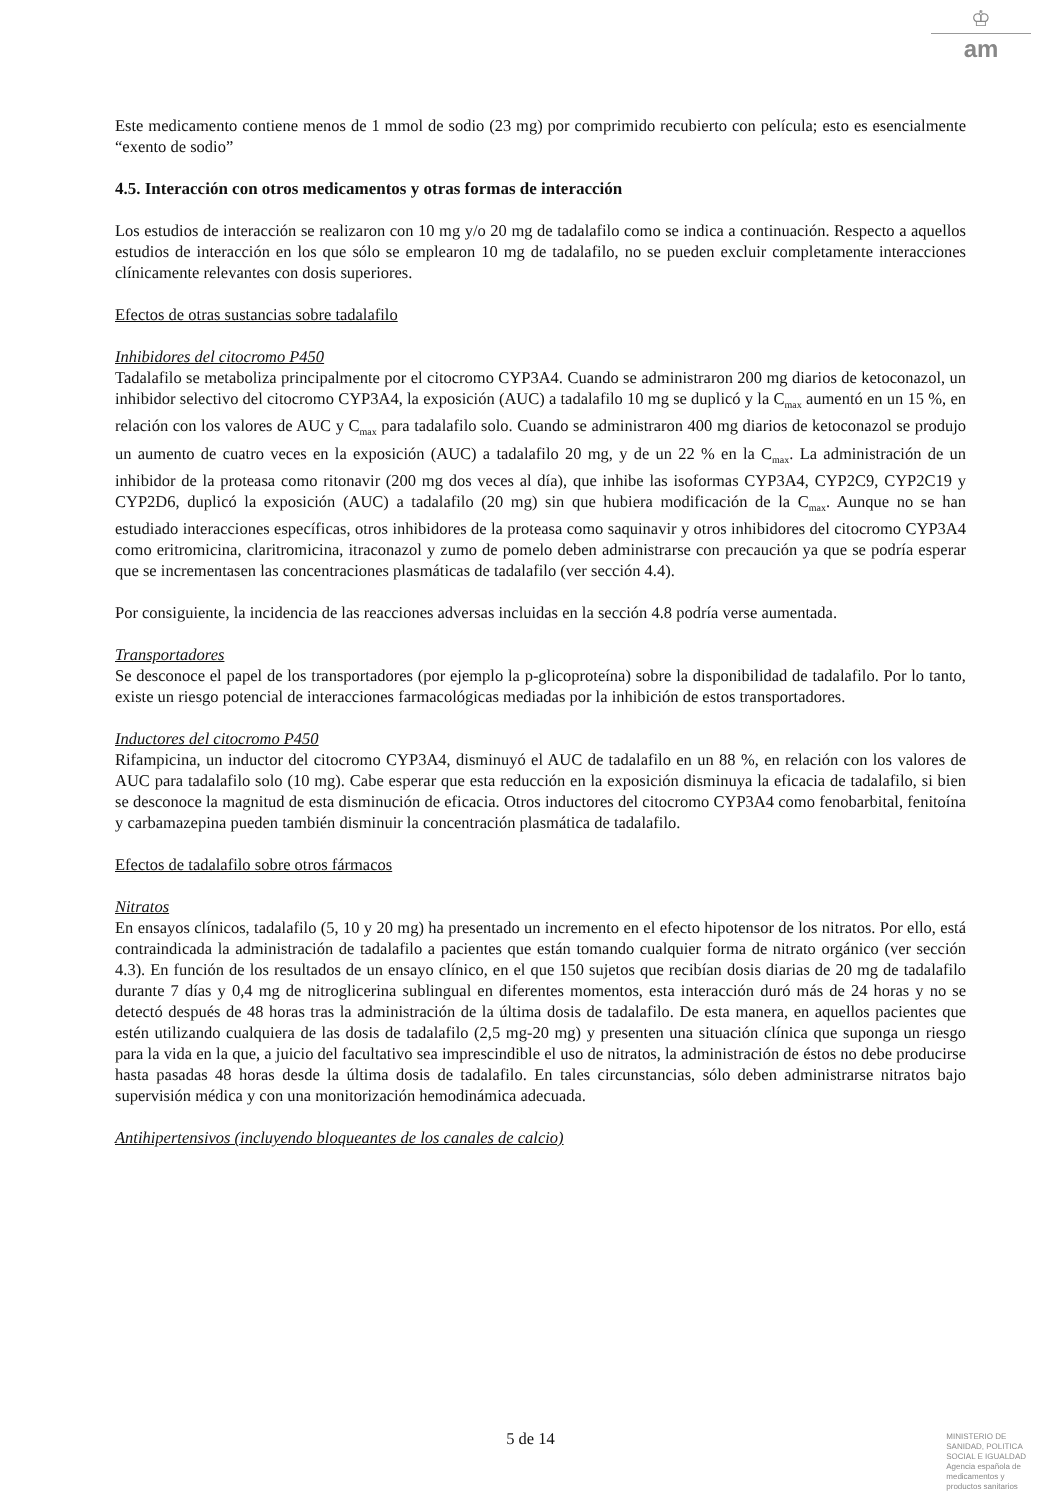♔
am
Este medicamento contiene menos de 1 mmol de sodio (23 mg) por comprimido recubierto con película; esto es esencialmente “exento de sodio”
4.5. Interacción con otros medicamentos y otras formas de interacción
Los estudios de interacción se realizaron con 10 mg y/o 20 mg de tadalafilo como se indica a continuación. Respecto a aquellos estudios de interacción en los que sólo se emplearon 10 mg de tadalafilo, no se pueden excluir completamente interacciones clínicamente relevantes con dosis superiores.
Efectos de otras sustancias sobre tadalafilo
Inhibidores del citocromo P450
Tadalafilo se metaboliza principalmente por el citocromo CYP3A4. Cuando se administraron 200 mg diarios de ketoconazol, un inhibidor selectivo del citocromo CYP3A4, la exposición (AUC) a tadalafilo 10 mg se duplicó y la C<sub>max</sub> aumentó en un 15 %, en relación con los valores de AUC y C<sub>max</sub> para tadalafilo solo. Cuando se administraron 400 mg diarios de ketoconazol se produjo un aumento de cuatro veces en la exposición (AUC) a tadalafilo 20 mg, y de un 22 % en la C<sub>max</sub>. La administración de un inhibidor de la proteasa como ritonavir (200 mg dos veces al día), que inhibe las isoformas CYP3A4, CYP2C9, CYP2C19 y CYP2D6, duplicó la exposición (AUC) a tadalafilo (20 mg) sin que hubiera modificación de la C<sub>max</sub>. Aunque no se han estudiado interacciones específicas, otros inhibidores de la proteasa como saquinavir y otros inhibidores del citocromo CYP3A4 como eritromicina, claritromicina, itraconazol y zumo de pomelo deben administrarse con precaución ya que se podría esperar que se incrementasen las concentraciones plasmáticas de tadalafilo (ver sección 4.4).
Por consiguiente, la incidencia de las reacciones adversas incluidas en la sección 4.8 podría verse aumentada.
Transportadores
Se desconoce el papel de los transportadores (por ejemplo la p-glicoproteína) sobre la disponibilidad de tadalafilo. Por lo tanto, existe un riesgo potencial de interacciones farmacológicas mediadas por la inhibición de estos transportadores.
Inductores del citocromo P450
Rifampicina, un inductor del citocromo CYP3A4, disminuyó el AUC de tadalafilo en un 88 %, en relación con los valores de AUC para tadalafilo solo (10 mg). Cabe esperar que esta reducción en la exposición disminuya la eficacia de tadalafilo, si bien se desconoce la magnitud de esta disminución de eficacia. Otros inductores del citocromo CYP3A4 como fenobarbital, fenitoína y carbamazepina pueden también disminuir la concentración plasmática de tadalafilo.
Efectos de tadalafilo sobre otros fármacos
Nitratos
En ensayos clínicos, tadalafilo (5, 10 y 20 mg) ha presentado un incremento en el efecto hipotensor de los nitratos. Por ello, está contraindicada la administración de tadalafilo a pacientes que están tomando cualquier forma de nitrato orgánico (ver sección 4.3). En función de los resultados de un ensayo clínico, en el que 150 sujetos que recibían dosis diarias de 20 mg de tadalafilo durante 7 días y 0,4 mg de nitroglicerina sublingual en diferentes momentos, esta interacción duró más de 24 horas y no se detectó después de 48 horas tras la administración de la última dosis de tadalafilo. De esta manera, en aquellos pacientes que estén utilizando cualquiera de las dosis de tadalafilo (2,5 mg-20 mg) y presenten una situación clínica que suponga un riesgo para la vida en la que, a juicio del facultativo sea imprescindible el uso de nitratos, la administración de éstos no debe producirse hasta pasadas 48 horas desde la última dosis de tadalafilo. En tales circunstancias, sólo deben administrarse nitratos bajo supervisión médica y con una monitorización hemodinámica adecuada.
Antihipertensivos (incluyendo bloqueantes de los canales de calcio)
5 de 14
MINISTERIO DE
SANIDAD, POLITICA
SOCIAL E IGUALDAD
Agencia española de
medicamentos y
productos sanitarios